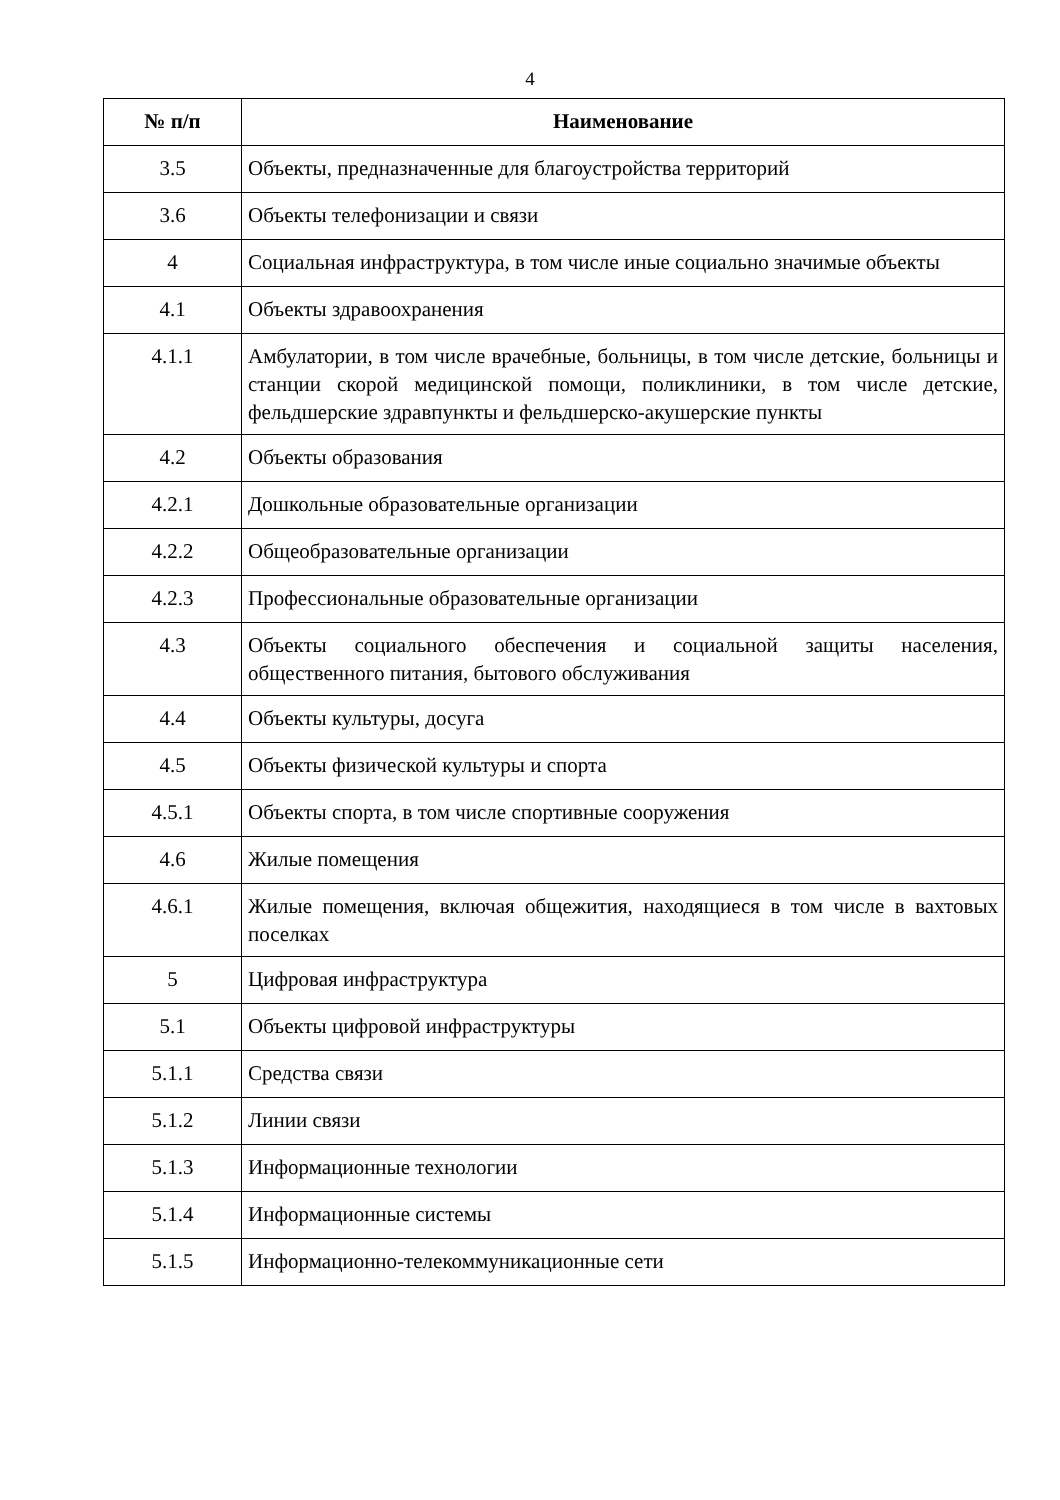4
| № п/п | Наименование |
| --- | --- |
| 3.5 | Объекты, предназначенные для благоустройства территорий |
| 3.6 | Объекты телефонизации и связи |
| 4 | Социальная инфраструктура, в том числе иные социально значимые объекты |
| 4.1 | Объекты здравоохранения |
| 4.1.1 | Амбулатории, в том числе врачебные, больницы, в том числе детские, больницы и станции скорой медицинской помощи, поликлиники, в том числе детские, фельдшерские здравпункты и фельдшерско-акушерские пункты |
| 4.2 | Объекты образования |
| 4.2.1 | Дошкольные образовательные организации |
| 4.2.2 | Общеобразовательные организации |
| 4.2.3 | Профессиональные образовательные организации |
| 4.3 | Объекты социального обеспечения и социальной защиты населения, общественного питания, бытового обслуживания |
| 4.4 | Объекты культуры, досуга |
| 4.5 | Объекты физической культуры и спорта |
| 4.5.1 | Объекты спорта, в том числе спортивные сооружения |
| 4.6 | Жилые помещения |
| 4.6.1 | Жилые помещения, включая общежития, находящиеся в том числе в вахтовых поселках |
| 5 | Цифровая инфраструктура |
| 5.1 | Объекты цифровой инфраструктуры |
| 5.1.1 | Средства связи |
| 5.1.2 | Линии связи |
| 5.1.3 | Информационные технологии |
| 5.1.4 | Информационные системы |
| 5.1.5 | Информационно-телекоммуникационные сети |